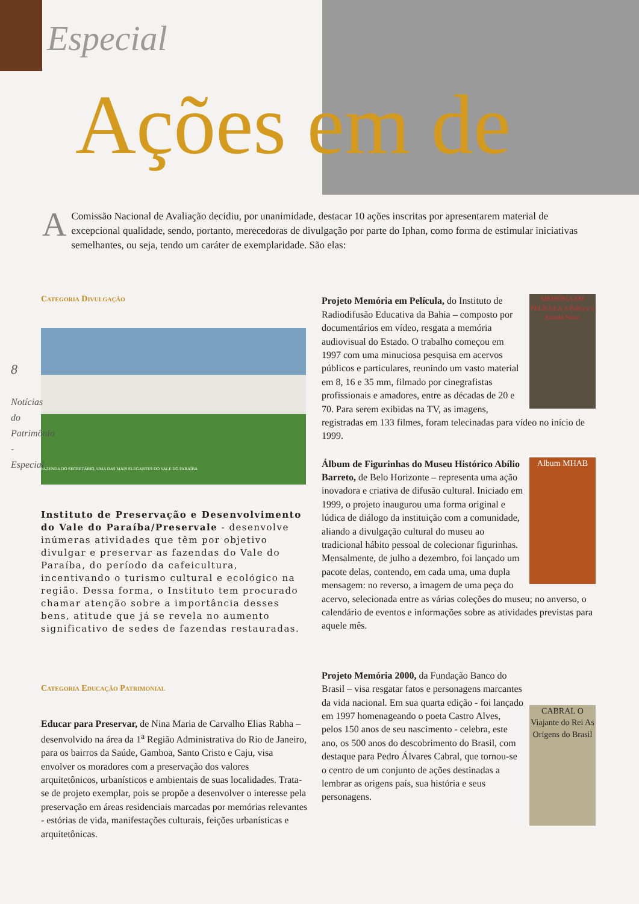Especial
Ações em de
AComissão Nacional de Avaliação decidiu, por unanimidade, destacar 10 ações inscritas por apresentarem material de excepcional qualidade, sendo, portanto, merecedoras de divulgação por parte do Iphan, como forma de estimular iniciativas semelhantes, ou seja, tendo um caráter de exemplaridade. São elas:
8
Notícias do Patrimônio - Especial
Categoria Divulgação
FAZENDA DO SECRETÁRIO, UMA DAS MAIS ELEGANTES DO VALE DO PARAÍBA
Instituto de Preservação e Desenvolvimento do Vale do Paraíba/Preservale - desenvolve inúmeras atividades que têm por objetivo divulgar e preservar as fazendas do Vale do Paraíba, do período da cafeicultura, incentivando o turismo cultural e ecológico na região. Dessa forma, o Instituto tem procurado chamar atenção sobre a importância desses bens, atitude que já se revela no aumento significativo de sedes de fazendas restauradas.
Categoria Educação Patrimonial
Educar para Preservar, de Nina Maria de Carvalho Elias Rabha – desenvolvido na área da 1<sup>a</sup> Região Administrativa do Rio de Janeiro, para os bairros da Saúde, Gamboa, Santo Cristo e Caju, visa envolver os moradores com a preservação dos valores arquitetônicos, urbanísticos e ambientais de suas localidades. Trata-se de projeto exemplar, pois se propõe a desenvolver o interesse pela preservação em áreas residenciais marcadas por memórias relevantes - estórias de vida, manifestações culturais, feições urbanísticas e arquitetônicas.
MEMÓRIA EM PELÍCULA A Bahia e o Estado Novo Projeto Memória em Película, do Instituto de Radiodifusão Educativa da Bahia – composto por documentários em vídeo, resgata a memória audiovisual do Estado. O trabalho começou em 1997 com uma minuciosa pesquisa em acervos públicos e particulares, reunindo um vasto material em 8, 16 e 35 mm, filmado por cinegrafistas profissionais e amadores, entre as décadas de 20 e 70. Para serem exibidas na TV, as imagens, registradas em 133 filmes, foram telecinadas para vídeo no início de 1999.
Album MHAB Álbum de Figurinhas do Museu Histórico Abílio Barreto, de Belo Horizonte – representa uma ação inovadora e criativa de difusão cultural. Iniciado em 1999, o projeto inaugurou uma forma original e lúdica de diálogo da instituição com a comunidade, aliando a divulgação cultural do museu ao tradicional hábito pessoal de colecionar figurinhas. Mensalmente, de julho a dezembro, foi lançado um pacote delas, contendo, em cada uma, uma dupla mensagem: no reverso, a imagem de uma peça do acervo, selecionada entre as várias coleções do museu; no anverso, o calendário de eventos e informações sobre as atividades previstas para aquele mês.
CABRAL O Viajante do Rei As Origens do Brasil Projeto Memória 2000, da Fundação Banco do Brasil – visa resgatar fatos e personagens marcantes da vida nacional. Em sua quarta edição - foi lançado em 1997 homenageando o poeta Castro Alves, pelos 150 anos de seu nascimento - celebra, este ano, os 500 anos do descobrimento do Brasil, com destaque para Pedro Álvares Cabral, que tornou-se o centro de um conjunto de ações destinadas a lembrar as origens país, sua história e seus personagens.